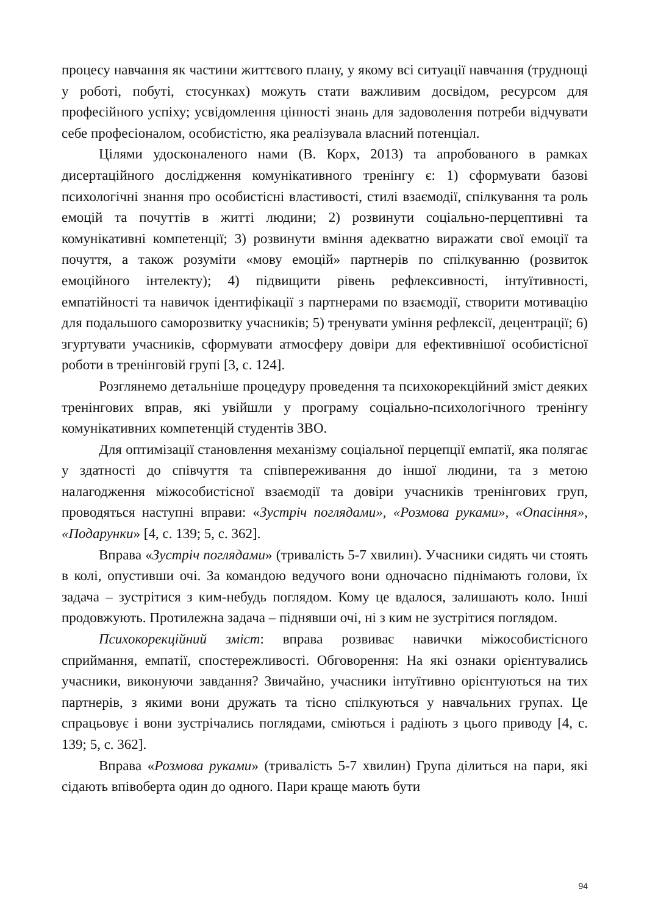процесу навчання як частини життєвого плану, у якому всі ситуації навчання (труднощі у роботі, побуті, стосунках) можуть стати важливим досвідом, ресурсом для професійного успіху; усвідомлення цінності знань для задоволення потреби відчувати себе професіоналом, особистістю, яка реалізувала власний потенціал.
Цілями удосконаленого нами (В. Корх, 2013) та апробованого в рамках дисертаційного дослідження комунікативного тренінгу є: 1) сформувати базові психологічні знання про особистісні властивості, стилі взаємодії, спілкування та роль емоцій та почуттів в житті людини; 2) розвинути соціально-перцептивні та комунікативні компетенції; 3) розвинути вміння адекватно виражати свої емоції та почуття, а також розуміти «мову емоцій» партнерів по спілкуванню (розвиток емоційного інтелекту); 4) підвищити рівень рефлексивності, інтуїтивності, емпатійності та навичок ідентифікації з партнерами по взаємодії, створити мотивацію для подальшого саморозвитку учасників; 5) тренувати уміння рефлексії, децентрації; 6) згуртувати учасників, сформувати атмосферу довіри для ефективнішої особистісної роботи в тренінговій групі [3, с. 124].
Розглянемо детальніше процедуру проведення та психокорекційний зміст деяких тренінгових вправ, які увійшли у програму соціально-психологічного тренінгу комунікативних компетенцій студентів ЗВО.
Для оптимізації становлення механізму соціальної перцепції емпатії, яка полягає у здатності до співчуття та співпереживання до іншої людини, та з метою налагодження міжособистісної взаємодії та довіри учасників тренінгових груп, проводяться наступні вправи: «Зустріч поглядами», «Розмова руками», «Опасіння», «Подарунки» [4, с. 139; 5, с. 362].
Вправа «Зустріч поглядами» (тривалість 5-7 хвилин). Учасники сидять чи стоять в колі, опустивши очі. За командою ведучого вони одночасно піднімають голови, їх задача – зустрітися з ким-небудь поглядом. Кому це вдалося, залишають коло. Інші продовжують. Протилежна задача – піднявши очі, ні з ким не зустрітися поглядом.
Психокорекційний зміст: вправа розвиває навички міжособистісного сприймання, емпатії, спостережливості. Обговорення: На які ознаки орієнтувались учасники, виконуючи завдання? Звичайно, учасники інтуїтивно орієнтуються на тих партнерів, з якими вони дружать та тісно спілкуються у навчальних групах. Це спрацьовує і вони зустрічались поглядами, сміються і радіють з цього приводу [4, с. 139; 5, с. 362].
Вправа «Розмова руками» (тривалість 5-7 хвилин) Група ділиться на пари, які сідають впівоберта один до одного. Пари краще мають бути
94